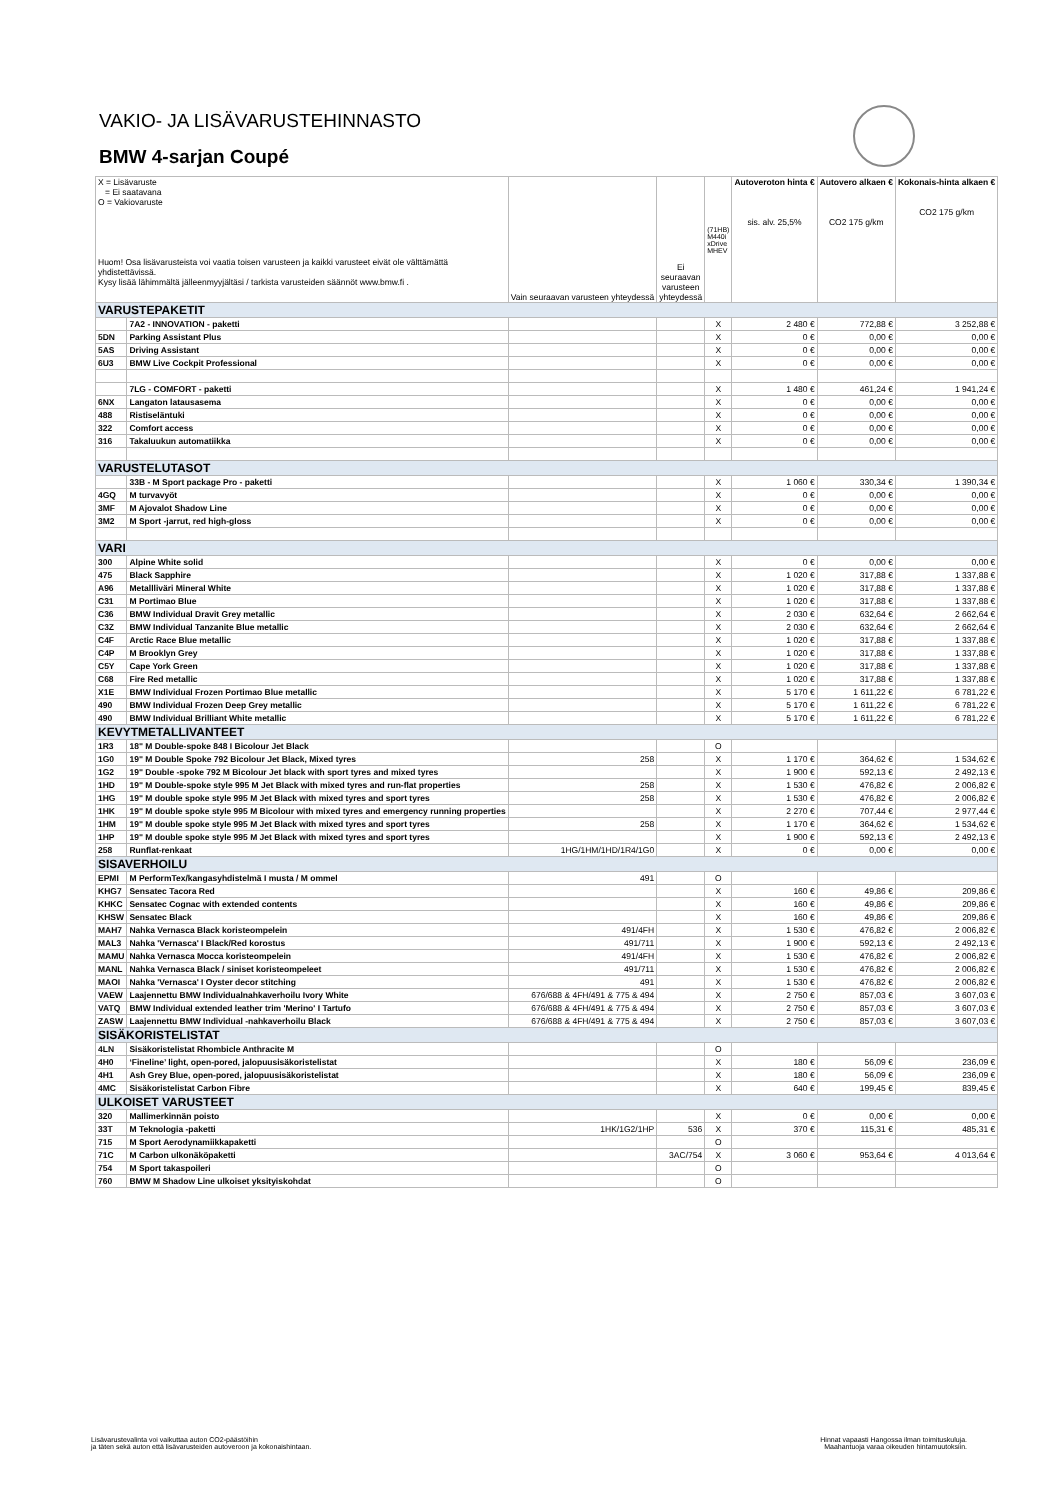VAKIO- JA LISÄVARUSTEHINNASTO
BMW 4-sarjan Coupé
| X = Lisävaruste = Ei saatavana O = Vakiovaruste Huom! Osa lisävarusteista voi vaatia toisen varusteen ja kaikki varusteet eivät ole välttämättä yhdistettävissä. Kysy lisää lähimmältä jälleenmyyjältäsi / tarkista varusteiden säännöt www.bmw.fi . | | Vain seuraavan varusteen yhteydessä | Ei seuraavan varusteen yhteydessä | (71HB) M440i xDrive MHEV | Autoveroton hinta € sis. alv. 25,5% | Autovero alkaen € CO2 175 g/km | Kokonais-hinta alkaen € CO2 175 g/km |
| VARUSTEPAKETIT | | | | | | | |
| | 7A2 - INNOVATION - paketti | | | X | 2 480 € | 772,88 € | 3 252,88 € |
| 5DN | Parking Assistant Plus | | | X | 0 € | 0,00 € | 0,00 € |
| 5AS | Driving Assistant | | | X | 0 € | 0,00 € | 0,00 € |
| 6U3 | BMW Live Cockpit Professional | | | X | 0 € | 0,00 € | 0,00 € |
| | 7LG - COMFORT - paketti | | | X | 1 480 € | 461,24 € | 1 941,24 € |
| 6NX | Langaton latausasema | | | X | 0 € | 0,00 € | 0,00 € |
| 488 | Ristiseläntuki | | | X | 0 € | 0,00 € | 0,00 € |
| 322 | Comfort access | | | X | 0 € | 0,00 € | 0,00 € |
| 316 | Takaluukun automatiikka | | | X | 0 € | 0,00 € | 0,00 € |
| VARUSTELUTASOT | | | | | | | |
| | 33B - M Sport package Pro - paketti | | | X | 1 060 € | 330,34 € | 1 390,34 € |
| 4GQ | M turvavyöt | | | X | 0 € | 0,00 € | 0,00 € |
| 3MF | M Ajovalot Shadow Line | | | X | 0 € | 0,00 € | 0,00 € |
| 3M2 | M Sport -jarrut, red high-gloss | | | X | 0 € | 0,00 € | 0,00 € |
| VARI | | | | | | | |
| 300 | Alpine White solid | | | X | 0 € | 0,00 € | 0,00 € |
| 475 | Black Sapphire | | | X | 1 020 € | 317,88 € | 1 337,88 € |
| A96 | Metallliväri Mineral White | | | X | 1 020 € | 317,88 € | 1 337,88 € |
| C31 | M Portimao Blue | | | X | 1 020 € | 317,88 € | 1 337,88 € |
| C36 | BMW Individual Dravit Grey metallic | | | X | 2 030 € | 632,64 € | 2 662,64 € |
| C3Z | BMW Individual Tanzanite Blue metallic | | | X | 2 030 € | 632,64 € | 2 662,64 € |
| C4F | Arctic Race Blue metallic | | | X | 1 020 € | 317,88 € | 1 337,88 € |
| C4P | M Brooklyn Grey | | | X | 1 020 € | 317,88 € | 1 337,88 € |
| C5Y | Cape York Green | | | X | 1 020 € | 317,88 € | 1 337,88 € |
| C68 | Fire Red metallic | | | X | 1 020 € | 317,88 € | 1 337,88 € |
| X1E | BMW Individual Frozen Portimao Blue metallic | | | X | 5 170 € | 1 611,22 € | 6 781,22 € |
| 490 | BMW Individual Frozen Deep Grey metallic | | | X | 5 170 € | 1 611,22 € | 6 781,22 € |
| 490 | BMW Individual Brilliant White metallic | | | X | 5 170 € | 1 611,22 € | 6 781,22 € |
| KEVYTMETALLIVANTEET | | | | | | | |
| 1R3 | 18" M Double-spoke 848 I Bicolour Jet Black | | | O | | | |
| 1G0 | 19" M Double Spoke 792 Bicolour Jet Black, Mixed tyres | 258 | | X | 1 170 € | 364,62 € | 1 534,62 € |
| 1G2 | 19" Double -spoke 792 M Bicolour Jet black with sport tyres and mixed tyres | | | X | 1 900 € | 592,13 € | 2 492,13 € |
| 1HD | 19" M Double-spoke style 995 M Jet Black with mixed tyres and run-flat properties | 258 | | X | 1 530 € | 476,82 € | 2 006,82 € |
| 1HG | 19" M double spoke style 995 M Jet Black with mixed tyres and sport tyres | 258 | | X | 1 530 € | 476,82 € | 2 006,82 € |
| 1HK | 19" M double spoke style 995 M Bicolour with mixed tyres and emergency running properties | | | X | 2 270 € | 707,44 € | 2 977,44 € |
| 1HM | 19" M double spoke style 995 M Jet Black with mixed tyres and sport tyres | 258 | | X | 1 170 € | 364,62 € | 1 534,62 € |
| 1HP | 19" M double spoke style 995 M Jet Black with mixed tyres and sport tyres | | | X | 1 900 € | 592,13 € | 2 492,13 € |
| 258 | Runflat-renkaat | 1HG/1HM/1HD/1R4/1G0 | | X | 0 € | 0,00 € | 0,00 € |
| SISAVERHOILU | | | | | | | |
| EPMI | M PerformTex/kangasyhdistelmä I musta / M ommel | 491 | | O | | | |
| KHG7 | Sensatec Tacora Red | | | X | 160 € | 49,86 € | 209,86 € |
| KHKC | Sensatec Cognac with extended contents | | | X | 160 € | 49,86 € | 209,86 € |
| KHSW | Sensatec Black | | | X | 160 € | 49,86 € | 209,86 € |
| MAH7 | Nahka Vernasca Black koristeompelein | 491/4FH | | X | 1 530 € | 476,82 € | 2 006,82 € |
| MAL3 | Nahka 'Vernasca' I Black/Red korostus | 491/711 | | X | 1 900 € | 592,13 € | 2 492,13 € |
| MAMU | Nahka Vernasca Mocca koristeompelein | 491/4FH | | X | 1 530 € | 476,82 € | 2 006,82 € |
| MANL | Nahka Vernasca Black / siniset koristeompeleet | 491/711 | | X | 1 530 € | 476,82 € | 2 006,82 € |
| MAOI | Nahka 'Vernasca' I Oyster decor stitching | 491 | | X | 1 530 € | 476,82 € | 2 006,82 € |
| VAEW | Laajennettu BMW Individualnahkaverhoilu Ivory White | 676/688 & 4FH/491 & 775 & 494 | | X | 2 750 € | 857,03 € | 3 607,03 € |
| VATQ | BMW Individual extended leather trim 'Merino' I Tartufo | 676/688 & 4FH/491 & 775 & 494 | | X | 2 750 € | 857,03 € | 3 607,03 € |
| ZASW | Laajennettu BMW Individual -nahkaverhoilu Black | 676/688 & 4FH/491 & 775 & 494 | | X | 2 750 € | 857,03 € | 3 607,03 € |
| SISÄKORISTELISTAT | | | | | | | |
| 4LN | Sisäkoristelistat Rhombicle Anthracite M | | | O | | | |
| 4H0 | ‘Fineline’ light, open-pored, jalopuusisäkoristelistat | | | X | 180 € | 56,09 € | 236,09 € |
| 4H1 | Ash Grey Blue, open-pored, jalopuusisäkoristelistat | | | X | 180 € | 56,09 € | 236,09 € |
| 4MC | Sisäkoristelistat Carbon Fibre | | | X | 640 € | 199,45 € | 839,45 € |
| ULKOISET VARUSTEET | | | | | | | |
| 320 | Mallimerkinnän poisto | | | X | 0 € | 0,00 € | 0,00 € |
| 33T | M Teknologia -paketti | 1HK/1G2/1HP | 536 | X | 370 € | 115,31 € | 485,31 € |
| 715 | M Sport Aerodynamiikkapaketti | | | O | | | |
| 71C | M Carbon ulkonäköpaketti | | 3AC/754 | X | 3 060 € | 953,64 € | 4 013,64 € |
| 754 | M Sport takaspoileri | | | O | | | |
| 760 | BMW M Shadow Line ulkoiset yksityiskohdat | | | O | | | |
Lisävarustevalinta voi vaikuttaa auton CO2-päästöihin
ja täten sekä auton että lisävarusteiden autoveroon ja kokonaishintaan.
Hinnat vapaasti Hangossa ilman toimituskuluja.
Maahantuoja varaa oikeuden hintamuutoksiin.